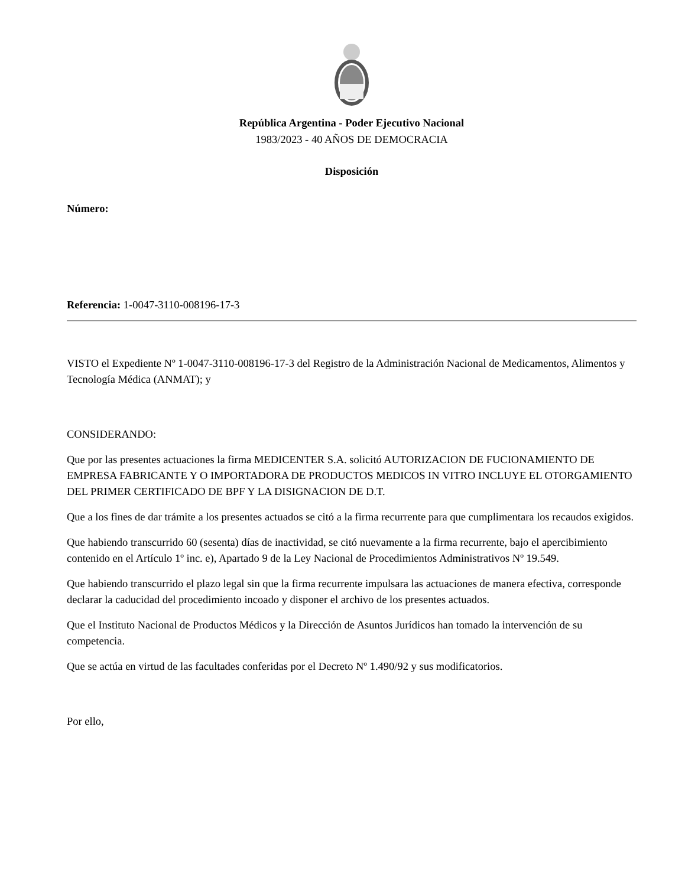República Argentina - Poder Ejecutivo Nacional
1983/2023 - 40 AÑOS DE DEMOCRACIA
Disposición
Número:
Referencia: 1-0047-3110-008196-17-3
VISTO el Expediente Nº 1-0047-3110-008196-17-3 del Registro de la Administración Nacional de Medicamentos, Alimentos y Tecnología Médica (ANMAT); y
CONSIDERANDO:
Que por las presentes actuaciones la firma MEDICENTER S.A. solicitó AUTORIZACION DE FUCIONAMIENTO DE EMPRESA FABRICANTE Y O IMPORTADORA DE PRODUCTOS MEDICOS IN VITRO INCLUYE EL OTORGAMIENTO DEL PRIMER CERTIFICADO DE BPF Y LA DISIGNACION DE D.T.
Que a los fines de dar trámite a los presentes actuados se citó a la firma recurrente para que cumplimentara los recaudos exigidos.
Que habiendo transcurrido 60 (sesenta) días de inactividad, se citó nuevamente a la firma recurrente, bajo el apercibimiento contenido en el Artículo 1º inc. e), Apartado 9 de la Ley Nacional de Procedimientos Administrativos Nº 19.549.
Que habiendo transcurrido el plazo legal sin que la firma recurrente impulsara las actuaciones de manera efectiva, corresponde declarar la caducidad del procedimiento incoado y disponer el archivo de los presentes actuados.
Que el Instituto Nacional de Productos Médicos y la Dirección de Asuntos Jurídicos han tomado la intervención de su competencia.
Que se actúa en virtud de las facultades conferidas por el Decreto Nº 1.490/92 y sus modificatorios.
Por ello,